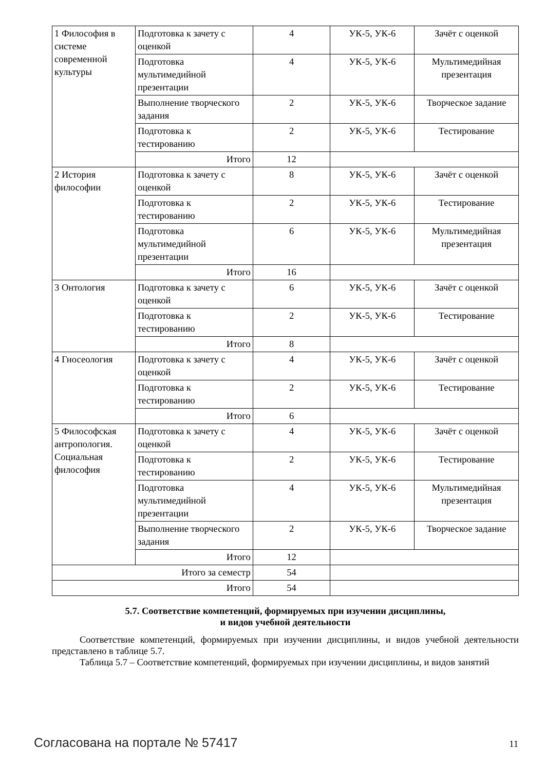| 1 Философия в системе современной культуры | Подготовка к зачету с оценкой | 4 | УК-5, УК-6 | Зачёт с оценкой |
| | Подготовка мультимедийной презентации | 4 | УК-5, УК-6 | Мультимедийная презентация |
| | Выполнение творческого задания | 2 | УК-5, УК-6 | Творческое задание |
| | Подготовка к тестированию | 2 | УК-5, УК-6 | Тестирование |
| | Итого | 12 | | |
| 2 История философии | Подготовка к зачету с оценкой | 8 | УК-5, УК-6 | Зачёт с оценкой |
| | Подготовка к тестированию | 2 | УК-5, УК-6 | Тестирование |
| | Подготовка мультимедийной презентации | 6 | УК-5, УК-6 | Мультимедийная презентация |
| | Итого | 16 | | |
| 3 Онтология | Подготовка к зачету с оценкой | 6 | УК-5, УК-6 | Зачёт с оценкой |
| | Подготовка к тестированию | 2 | УК-5, УК-6 | Тестирование |
| | Итого | 8 | | |
| 4 Гносеология | Подготовка к зачету с оценкой | 4 | УК-5, УК-6 | Зачёт с оценкой |
| | Подготовка к тестированию | 2 | УК-5, УК-6 | Тестирование |
| | Итого | 6 | | |
| 5 Философская антропология. Социальная философия | Подготовка к зачету с оценкой | 4 | УК-5, УК-6 | Зачёт с оценкой |
| | Подготовка к тестированию | 2 | УК-5, УК-6 | Тестирование |
| | Подготовка мультимедийной презентации | 4 | УК-5, УК-6 | Мультимедийная презентация |
| | Выполнение творческого задания | 2 | УК-5, УК-6 | Творческое задание |
| | Итого | 12 | | |
| Итого за семестр | | 54 | | |
| Итого | | 54 | | |
5.7. Соответствие компетенций, формируемых при изучении дисциплины,
и видов учебной деятельности
Соответствие компетенций, формируемых при изучении дисциплины, и видов учебной деятельности представлено в таблице 5.7.
Таблица 5.7 – Соответствие компетенций, формируемых при изучении дисциплины, и видов занятий
Согласована на портале № 57417 11